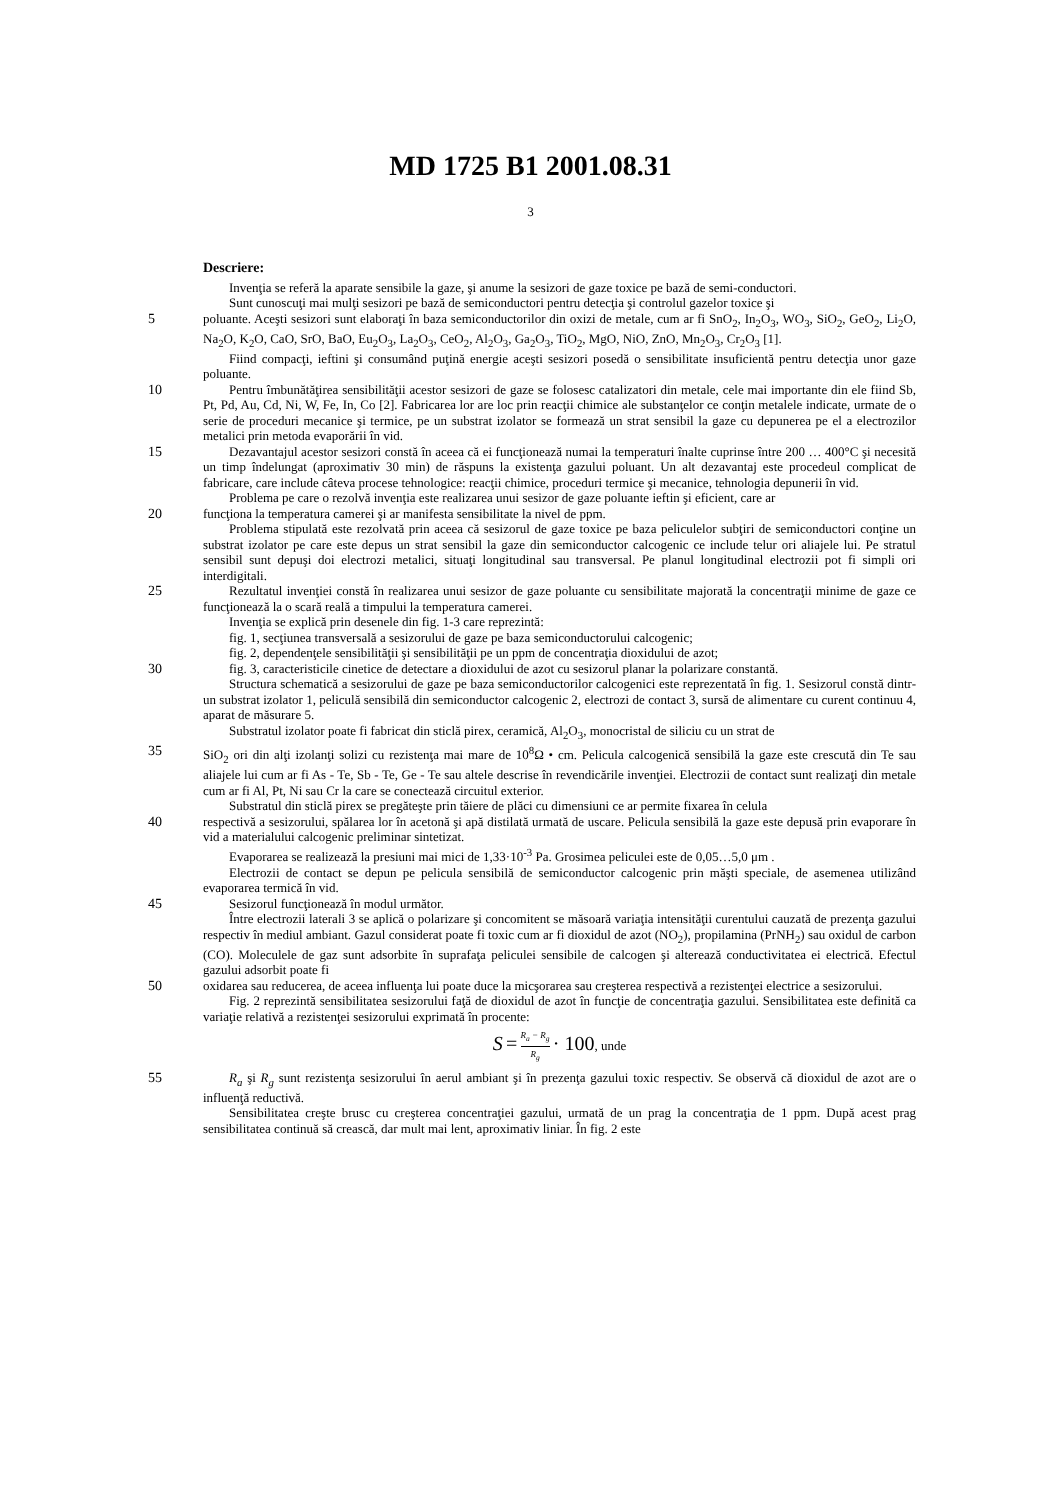MD 1725 B1 2001.08.31
3
Descriere:
Invenţia se referă la aparate sensibile la gaze, şi anume la sesizori de gaze toxice pe bază de semi-conductori.
Sunt cunoscuţi mai mulţi sesizori pe bază de semiconductori pentru detecţia şi controlul gazelor toxice şi
5 poluante. Aceşti sesizori sunt elaboraţi în baza semiconductorilor din oxizi de metale, cum ar fi SnO<sub>2</sub>, In<sub>2</sub>O<sub>3</sub>, WO<sub>3</sub>, SiO<sub>2</sub>, GeO<sub>2</sub>, Li<sub>2</sub>O, Na<sub>2</sub>O, K<sub>2</sub>O, CaO, SrO, BaO, Eu<sub>2</sub>O<sub>3</sub>, La<sub>2</sub>O<sub>3</sub>, CeO<sub>2</sub>, Al<sub>2</sub>O<sub>3</sub>, Ga<sub>2</sub>O<sub>3</sub>, TiO<sub>2</sub>, MgO, NiO, ZnO, Mn<sub>2</sub>O<sub>3</sub>, Cr<sub>2</sub>O<sub>3</sub> [1].
Fiind compacţi, ieftini şi consumând puţină energie aceşti sesizori posedă o sensibilitate insuficientă pentru detecţia unor gaze poluante.
10 Pentru îmbunătăţirea sensibilităţii acestor sesizori de gaze se folosesc catalizatori din metale, cele mai importante din ele fiind Sb, Pt, Pd, Au, Cd, Ni, W, Fe, In, Co [2]. Fabricarea lor are loc prin reacţii chimice ale substanţelor ce conţin metalele indicate, urmate de o serie de proceduri mecanice şi termice, pe un substrat izolator se formează un strat sensibil la gaze cu depunerea pe el a electrozilor metalici prin metoda evaporării în vid.
15 Dezavantajul acestor sesizori constă în aceea că ei funcţionează numai la temperaturi înalte cuprinse între 200 … 400°C şi necesită un timp îndelungat (aproximativ 30 min) de răspuns la existenţa gazului poluant. Un alt dezavantaj este procedeul complicat de fabricare, care include câteva procese tehnologice: reacţii chimice, proceduri termice şi mecanice, tehnologia depunerii în vid.
Problema pe care o rezolvă invenţia este realizarea unui sesizor de gaze poluante ieftin şi eficient, care ar
20 funcţiona la temperatura camerei şi ar manifesta sensibilitate la nivel de ppm.
Problema stipulată este rezolvată prin aceea că sesizorul de gaze toxice pe baza peliculelor subţiri de semiconductori conţine un substrat izolator pe care este depus un strat sensibil la gaze din semiconductor calcogenic ce include telur ori aliajele lui. Pe stratul sensibil sunt depuşi doi electrozi metalici, situaţi longitudinal sau transversal. Pe planul longitudinal electrozii pot fi simpli ori interdigitali.
25 Rezultatul invenţiei constă în realizarea unui sesizor de gaze poluante cu sensibilitate majorată la concentraţii minime de gaze ce funcţionează la o scară reală a timpului la temperatura camerei.
Invenţia se explică prin desenele din fig. 1-3 care reprezintă:
fig. 1, secţiunea transversală a sesizorului de gaze pe baza semiconductorului calcogenic;
fig. 2, dependenţele sensibilităţii şi sensibilităţii pe un ppm de concentraţia dioxidului de azot;
30 fig. 3, caracteristicile cinetice de detectare a dioxidului de azot cu sesizorul planar la polarizare constantă.
Structura schematică a sesizorului de gaze pe baza semiconductorilor calcogenici este reprezentată în fig. 1. Sesizorul constă dintr-un substrat izolator 1, peliculă sensibilă din semiconductor calcogenic 2, electrozi de contact 3, sursă de alimentare cu curent continuu 4, aparat de măsurare 5.
Substratul izolator poate fi fabricat din sticlă pirex, ceramică, Al<sub>2</sub>O<sub>3</sub>, monocristal de siliciu cu un strat de
35 SiO<sub>2</sub> ori din alţi izolanţi solizi cu rezistenţa mai mare de 10<sup>8</sup>Ω • cm. Pelicula calcogenică sensibilă la gaze este crescută din Te sau aliajele lui cum ar fi As - Te, Sb - Te, Ge - Te sau altele descrise în revendicările invenţiei. Electrozii de contact sunt realizaţi din metale cum ar fi Al, Pt, Ni sau Cr la care se conectează circuitul exterior.
Substratul din sticlă pirex se pregăteşte prin tăiere de plăci cu dimensiuni ce ar permite fixarea în celula
40 respectivă a sesizorului, spălarea lor în acetonă şi apă distilată urmată de uscare. Pelicula sensibilă la gaze este depusă prin evaporare în vid a materialului calcogenic preliminar sintetizat.
Evaporarea se realizează la presiuni mai mici de 1,33·10<sup>-3</sup> Pa. Grosimea peliculei este de 0,05…5,0 μm .
Electrozii de contact se depun pe pelicula sensibilă de semiconductor calcogenic prin măşti speciale, de asemenea utilizând evaporarea termică în vid.
45 Sesizorul funcţionează în modul următor.
Între electrozii laterali 3 se aplică o polarizare şi concomitent se măsoară variaţia intensităţii curentului cauzată de prezenţa gazului respectiv în mediul ambiant. Gazul considerat poate fi toxic cum ar fi dioxidul de azot (NO<sub>2</sub>), propilamina (PrNH<sub>2</sub>) sau oxidul de carbon (CO). Moleculele de gaz sunt adsorbite în suprafaţa peliculei sensibile de calcogen şi alterează conductivitatea ei electrică. Efectul gazului adsorbit poate fi
50 oxidarea sau reducerea, de aceea influenţa lui poate duce la micşorarea sau creşterea respectivă a rezistenţei electrice a sesizorului.
Fig. 2 reprezintă sensibilitatea sesizorului faţă de dioxidul de azot în funcţie de concentraţia gazului. Sensibilitatea este definită ca variaţie relativă a rezistenţei sesizorului exprimată în procente:
S = R<sub>a</sub> − R<sub>g</sub> R<sub>g</sub> · 100, unde
55 R<sub>a</sub> şi R<sub>g</sub> sunt rezistenţa sesizorului în aerul ambiant şi în prezenţa gazului toxic respectiv. Se observă că dioxidul de azot are o influenţă reductivă.
Sensibilitatea creşte brusc cu creşterea concentraţiei gazului, urmată de un prag la concentraţia de 1 ppm. După acest prag sensibilitatea continuă să crească, dar mult mai lent, aproximativ liniar. În fig. 2 este